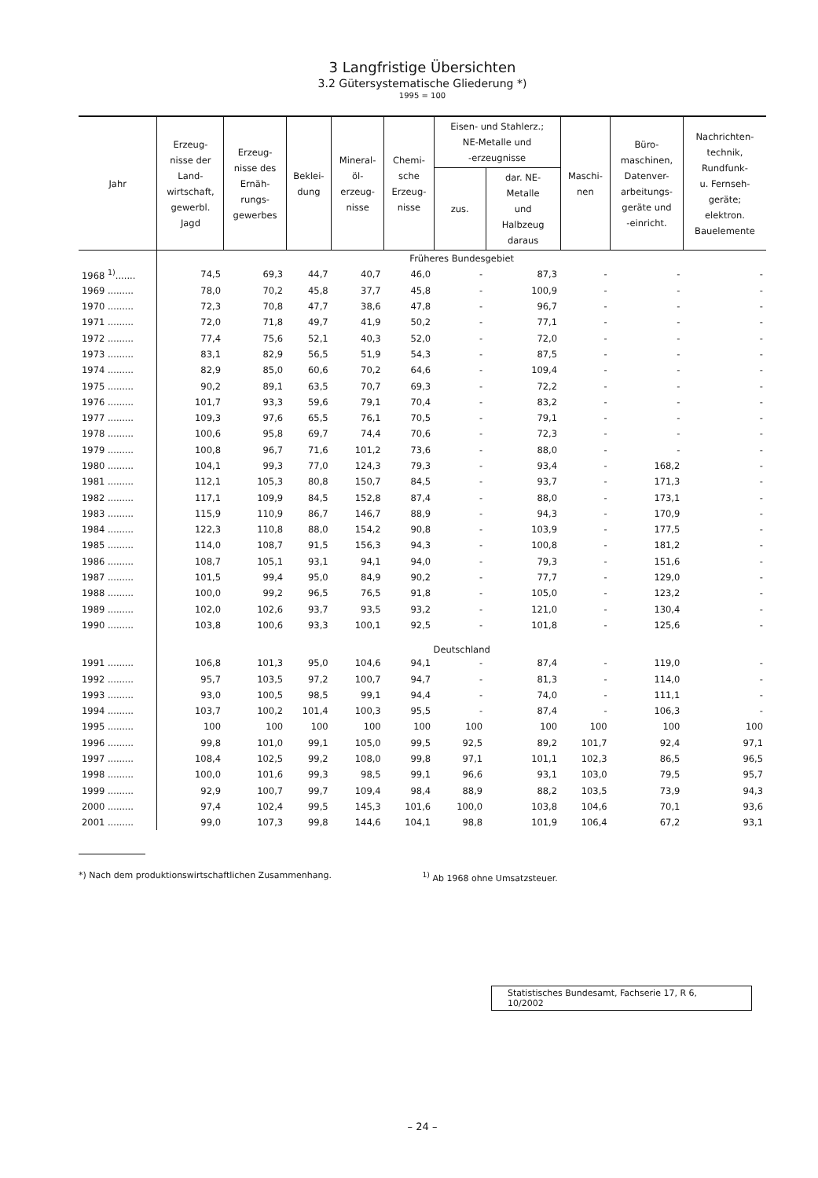3 Langfristige Übersichten
3.2 Gütersystematische Gliederung *)
1995 = 100
| Jahr | Erzeug- nisse der Land- wirtschaft, gewerbl. Jagd | Erzeug- nisse des Ernäh- rungs- gewerbes | Beklei- dung | Mineral- öl- erzeug- nisse | Chemi- sche Erzeug- nisse | Eisen- und Stahlerz.; NE-Metalle und -erzeugnisse | | Maschi- nen | Büro- maschinen, Datenver- arbeitungs- geräte und -einricht. | Nachrichten- technik, Rundfunk- u. Fernseh- geräte; elektron. Bauelemente |
| --- | --- | --- | --- | --- | --- | --- | --- | --- | --- | --- |
| | | | | | | zus. | dar. NE- Metalle und Halbzeug daraus | | | |
| | Früheres Bundesgebiet | | | | | | | | | |
| 1968 <sup>1)</sup>....... | 74,5 | 69,3 | 44,7 | 40,7 | 46,0 | - | 87,3 | - | - | - |
| 1969 ......... | 78,0 | 70,2 | 45,8 | 37,7 | 45,8 | - | 100,9 | - | - | - |
| 1970 ......... | 72,3 | 70,8 | 47,7 | 38,6 | 47,8 | - | 96,7 | - | - | - |
| 1971 ......... | 72,0 | 71,8 | 49,7 | 41,9 | 50,2 | - | 77,1 | - | - | - |
| 1972 ......... | 77,4 | 75,6 | 52,1 | 40,3 | 52,0 | - | 72,0 | - | - | - |
| 1973 ......... | 83,1 | 82,9 | 56,5 | 51,9 | 54,3 | - | 87,5 | - | - | - |
| 1974 ......... | 82,9 | 85,0 | 60,6 | 70,2 | 64,6 | - | 109,4 | - | - | - |
| 1975 ......... | 90,2 | 89,1 | 63,5 | 70,7 | 69,3 | - | 72,2 | - | - | - |
| 1976 ......... | 101,7 | 93,3 | 59,6 | 79,1 | 70,4 | - | 83,2 | - | - | - |
| 1977 ......... | 109,3 | 97,6 | 65,5 | 76,1 | 70,5 | - | 79,1 | - | - | - |
| 1978 ......... | 100,6 | 95,8 | 69,7 | 74,4 | 70,6 | - | 72,3 | - | - | - |
| 1979 ......... | 100,8 | 96,7 | 71,6 | 101,2 | 73,6 | - | 88,0 | - | - | - |
| 1980 ......... | 104,1 | 99,3 | 77,0 | 124,3 | 79,3 | - | 93,4 | - | 168,2 | - |
| 1981 ......... | 112,1 | 105,3 | 80,8 | 150,7 | 84,5 | - | 93,7 | - | 171,3 | - |
| 1982 ......... | 117,1 | 109,9 | 84,5 | 152,8 | 87,4 | - | 88,0 | - | 173,1 | - |
| 1983 ......... | 115,9 | 110,9 | 86,7 | 146,7 | 88,9 | - | 94,3 | - | 170,9 | - |
| 1984 ......... | 122,3 | 110,8 | 88,0 | 154,2 | 90,8 | - | 103,9 | - | 177,5 | - |
| 1985 ......... | 114,0 | 108,7 | 91,5 | 156,3 | 94,3 | - | 100,8 | - | 181,2 | - |
| 1986 ......... | 108,7 | 105,1 | 93,1 | 94,1 | 94,0 | - | 79,3 | - | 151,6 | - |
| 1987 ......... | 101,5 | 99,4 | 95,0 | 84,9 | 90,2 | - | 77,7 | - | 129,0 | - |
| 1988 ......... | 100,0 | 99,2 | 96,5 | 76,5 | 91,8 | - | 105,0 | - | 123,2 | - |
| 1989 ......... | 102,0 | 102,6 | 93,7 | 93,5 | 93,2 | - | 121,0 | - | 130,4 | - |
| 1990 ......... | 103,8 | 100,6 | 93,3 | 100,1 | 92,5 | - | 101,8 | - | 125,6 | - |
| | Deutschland | | | | | | | | | |
| 1991 ......... | 106,8 | 101,3 | 95,0 | 104,6 | 94,1 | - | 87,4 | - | 119,0 | - |
| 1992 ......... | 95,7 | 103,5 | 97,2 | 100,7 | 94,7 | - | 81,3 | - | 114,0 | - |
| 1993 ......... | 93,0 | 100,5 | 98,5 | 99,1 | 94,4 | - | 74,0 | - | 111,1 | - |
| 1994 ......... | 103,7 | 100,2 | 101,4 | 100,3 | 95,5 | - | 87,4 | - | 106,3 | - |
| 1995 ......... | 100 | 100 | 100 | 100 | 100 | 100 | 100 | 100 | 100 | 100 |
| 1996 ......... | 99,8 | 101,0 | 99,1 | 105,0 | 99,5 | 92,5 | 89,2 | 101,7 | 92,4 | 97,1 |
| 1997 ......... | 108,4 | 102,5 | 99,2 | 108,0 | 99,8 | 97,1 | 101,1 | 102,3 | 86,5 | 96,5 |
| 1998 ......... | 100,0 | 101,6 | 99,3 | 98,5 | 99,1 | 96,6 | 93,1 | 103,0 | 79,5 | 95,7 |
| 1999 ......... | 92,9 | 100,7 | 99,7 | 109,4 | 98,4 | 88,9 | 88,2 | 103,5 | 73,9 | 94,3 |
| 2000 ......... | 97,4 | 102,4 | 99,5 | 145,3 | 101,6 | 100,0 | 103,8 | 104,6 | 70,1 | 93,6 |
| 2001 ......... | 99,0 | 107,3 | 99,8 | 144,6 | 104,1 | 98,8 | 101,9 | 106,4 | 67,2 | 93,1 |
*) Nach dem produktionswirtschaftlichen Zusammenhang.
<sup>1)</sup> Ab 1968 ohne Umsatzsteuer.
Statistisches Bundesamt, Fachserie 17, R 6, 10/2002
– 24 –